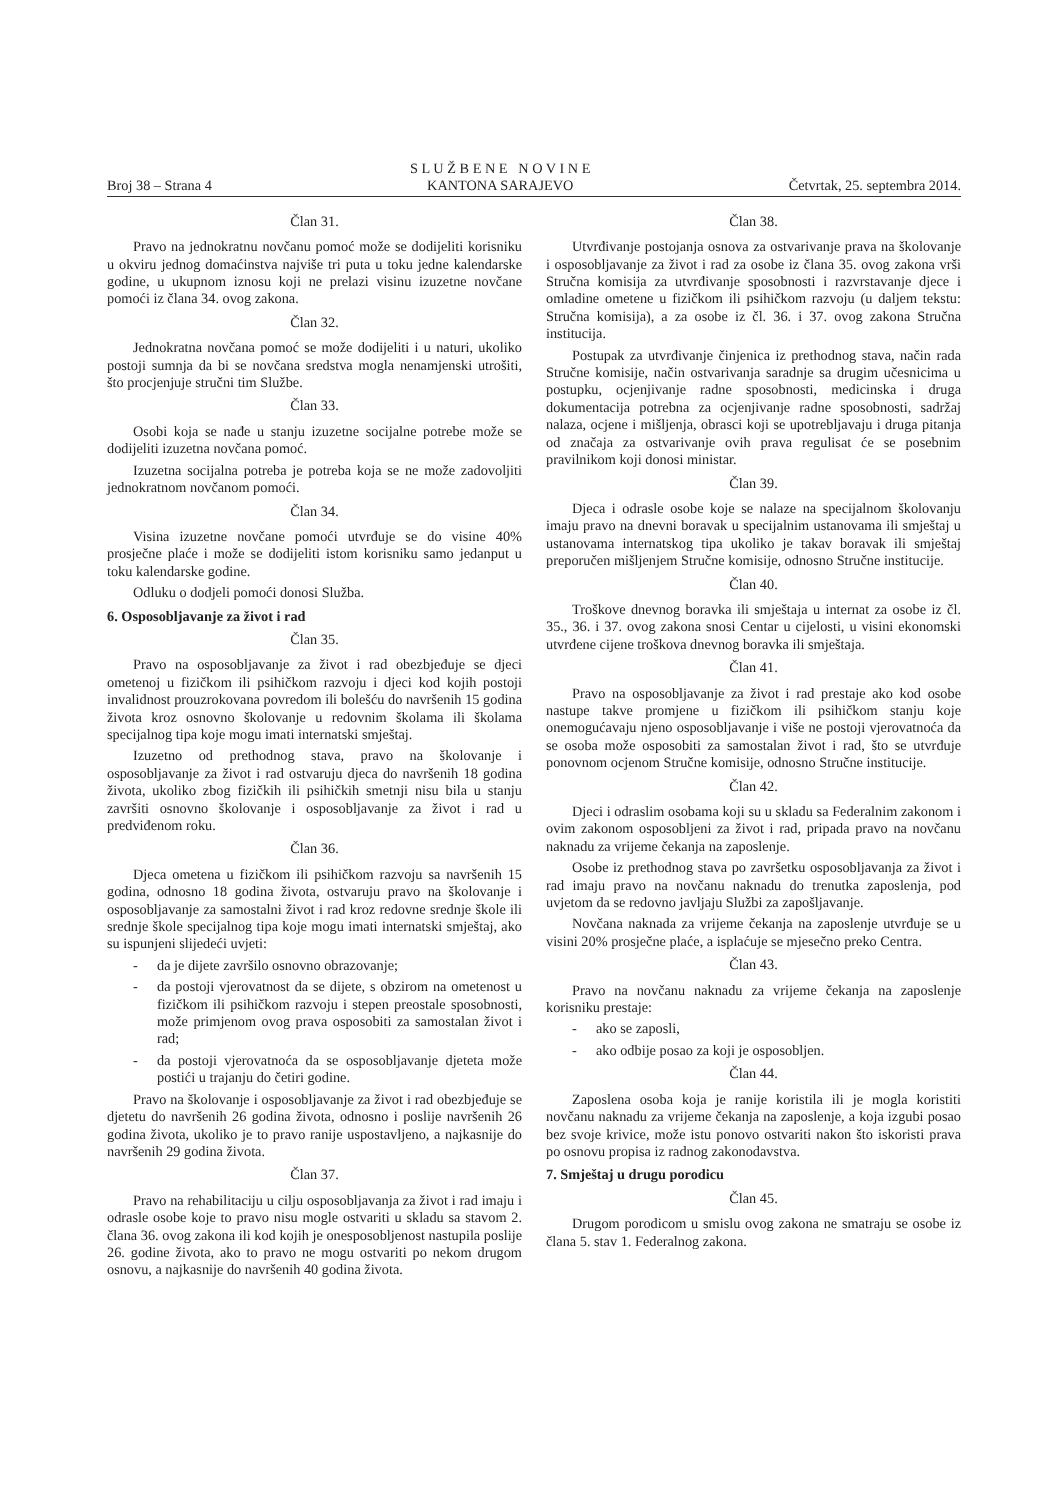Broj 38 – Strana 4 S L U Ž B E N E N O V I N E
KANTONA SARAJEVO Četvrtak, 25. septembra 2014.
Član 31.
Pravo na jednokratnu novčanu pomoć može se dodijeliti korisniku u okviru jednog domaćinstva najviše tri puta u toku jedne kalendarske godine, u ukupnom iznosu koji ne prelazi visinu izuzetne novčane pomoći iz člana 34. ovog zakona.
Član 32.
Jednokratna novčana pomoć se može dodijeliti i u naturi, ukoliko postoji sumnja da bi se novčana sredstva mogla nenamjenski utrošiti, što procjenjuje stručni tim Službe.
Član 33.
Osobi koja se nađe u stanju izuzetne socijalne potrebe može se dodijeliti izuzetna novčana pomoć.
Izuzetna socijalna potreba je potreba koja se ne može zadovoljiti jednokratnom novčanom pomoći.
Član 34.
Visina izuzetne novčane pomoći utvrđuje se do visine 40% prosječne plaće i može se dodijeliti istom korisniku samo jedanput u toku kalendarske godine.
Odluku o dodjeli pomoći donosi Služba.
6. Osposobljavanje za život i rad
Član 35.
Pravo na osposobljavanje za život i rad obezbjeđuje se djeci ometenoj u fizičkom ili psihičkom razvoju i djeci kod kojih postoji invalidnost prouzrokovana povredom ili bolešću do navršenih 15 godina života kroz osnovno školovanje u redovnim školama ili školama specijalnog tipa koje mogu imati internatski smještaj.
Izuzetno od prethodnog stava, pravo na školovanje i osposobljavanje za život i rad ostvaruju djeca do navršenih 18 godina života, ukoliko zbog fizičkih ili psihičkih smetnji nisu bila u stanju završiti osnovno školovanje i osposobljavanje za život i rad u predviđenom roku.
Član 36.
Djeca ometena u fizičkom ili psihičkom razvoju sa navršenih 15 godina, odnosno 18 godina života, ostvaruju pravo na školovanje i osposobljavanje za samostalni život i rad kroz redovne srednje škole ili srednje škole specijalnog tipa koje mogu imati internatski smještaj, ako su ispunjeni slijedeći uvjeti:
- da je dijete završilo osnovno obrazovanje;
- da postoji vjerovatnost da se dijete, s obzirom na ometenost u fizičkom ili psihičkom razvoju i stepen preostale sposobnosti, može primjenom ovog prava osposobiti za samostalan život i rad;
- da postoji vjerovatnoća da se osposobljavanje djeteta može postići u trajanju do četiri godine.
Pravo na školovanje i osposobljavanje za život i rad obezbjeđuje se djetetu do navršenih 26 godina života, odnosno i poslije navršenih 26 godina života, ukoliko je to pravo ranije uspostavljeno, a najkasnije do navršenih 29 godina života.
Član 37.
Pravo na rehabilitaciju u cilju osposobljavanja za život i rad imaju i odrasle osobe koje to pravo nisu mogle ostvariti u skladu sa stavom 2. člana 36. ovog zakona ili kod kojih je onesposobljenost nastupila poslije 26. godine života, ako to pravo ne mogu ostvariti po nekom drugom osnovu, a najkasnije do navršenih 40 godina života.
Član 38.
Utvrđivanje postojanja osnova za ostvarivanje prava na školovanje i osposobljavanje za život i rad za osobe iz člana 35. ovog zakona vrši Stručna komisija za utvrđivanje sposobnosti i razvrstavanje djece i omladine ometene u fizičkom ili psihičkom razvoju (u daljem tekstu: Stručna komisija), a za osobe iz čl. 36. i 37. ovog zakona Stručna institucija.
Postupak za utvrđivanje činjenica iz prethodnog stava, način rada Stručne komisije, način ostvarivanja saradnje sa drugim učesnicima u postupku, ocjenjivanje radne sposobnosti, medicinska i druga dokumentacija potrebna za ocjenjivanje radne sposobnosti, sadržaj nalaza, ocjene i mišljenja, obrasci koji se upotrebljavaju i druga pitanja od značaja za ostvarivanje ovih prava regulisat će se posebnim pravilnikom koji donosi ministar.
Član 39.
Djeca i odrasle osobe koje se nalaze na specijalnom školovanju imaju pravo na dnevni boravak u specijalnim ustanovama ili smještaj u ustanovama internatskog tipa ukoliko je takav boravak ili smještaj preporučen mišljenjem Stručne komisije, odnosno Stručne institucije.
Član 40.
Troškove dnevnog boravka ili smještaja u internat za osobe iz čl. 35., 36. i 37. ovog zakona snosi Centar u cijelosti, u visini ekonomski utvrđene cijene troškova dnevnog boravka ili smještaja.
Član 41.
Pravo na osposobljavanje za život i rad prestaje ako kod osobe nastupe takve promjene u fizičkom ili psihičkom stanju koje onemogućavaju njeno osposobljavanje i više ne postoji vjerovatnoća da se osoba može osposobiti za samostalan život i rad, što se utvrđuje ponovnom ocjenom Stručne komisije, odnosno Stručne institucije.
Član 42.
Djeci i odraslim osobama koji su u skladu sa Federalnim zakonom i ovim zakonom osposobljeni za život i rad, pripada pravo na novčanu naknadu za vrijeme čekanja na zaposlenje.
Osobe iz prethodnog stava po završetku osposobljavanja za život i rad imaju pravo na novčanu naknadu do trenutka zaposlenja, pod uvjetom da se redovno javljaju Službi za zapošljavanje.
Novčana naknada za vrijeme čekanja na zaposlenje utvrđuje se u visini 20% prosječne plaće, a isplaćuje se mjesečno preko Centra.
Član 43.
Pravo na novčanu naknadu za vrijeme čekanja na zaposlenje korisniku prestaje:
- ako se zaposli,
- ako odbije posao za koji je osposobljen.
Član 44.
Zaposlena osoba koja je ranije koristila ili je mogla koristiti novčanu naknadu za vrijeme čekanja na zaposlenje, a koja izgubi posao bez svoje krivice, može istu ponovo ostvariti nakon što iskoristi prava po osnovu propisa iz radnog zakonodavstva.
7. Smještaj u drugu porodicu
Član 45.
Drugom porodicom u smislu ovog zakona ne smatraju se osobe iz člana 5. stav 1. Federalnog zakona.